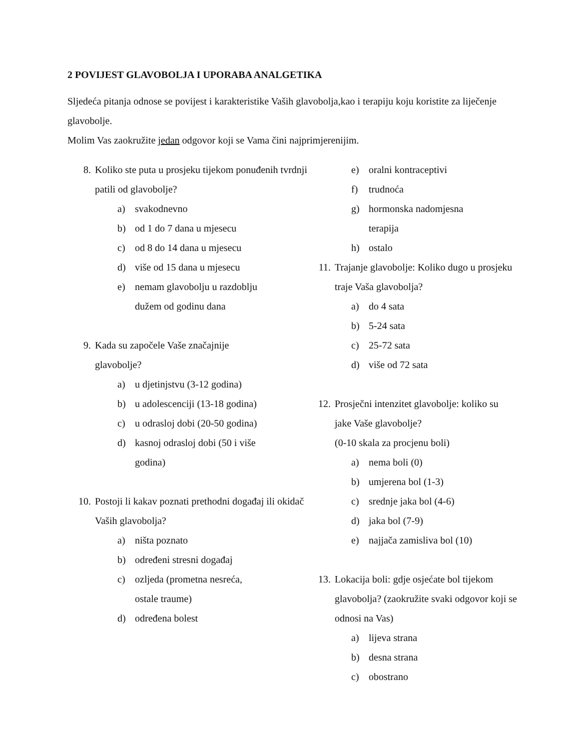2 POVIJEST GLAVOBOLJA I UPORABA ANALGETIKA
Sljedeća pitanja odnose se povijest i karakteristike Vaših glavobolja,kao i terapiju koju koristite za liječenje glavobolje.
Molim Vas zaokružite jedan odgovor koji se Vama čini najprimjerenijim.
8. Koliko ste puta u prosjeku tijekom ponuđenih tvrdnji patili od glavobolje?
a) svakodnevno
b) od 1 do 7 dana u mjesecu
c) od 8 do 14 dana u mjesecu
d) više od 15 dana u mjesecu
e) nemam glavobolju u razdoblju dužem od godinu dana
9. Kada su započele Vaše značajnije glavobolje?
a) u djetinjstvu (3-12 godina)
b) u adolescenciji (13-18 godina)
c) u odrasloj dobi (20-50 godina)
d) kasnoj odrasloj dobi (50 i više godina)
10. Postoji li kakav poznati prethodni događaj ili okidač Vaših glavobolja?
a) ništa poznato
b) određeni stresni događaj
c) ozljeda (prometna nesreća, ostale traume)
d) određena bolest
e) oralni kontraceptivi
f) trudnoća
g) hormonska nadomjesna terapija
h) ostalo
11. Trajanje glavobolje: Koliko dugo u prosjeku traje Vaša glavobolja?
a) do 4 sata
b) 5-24 sata
c) 25-72 sata
d) više od 72 sata
12. Prosječni intenzitet glavobolje: koliko su jake Vaše glavobolje?
(0-10 skala za procjenu boli)
a) nema boli (0)
b) umjerena bol (1-3)
c) srednje jaka bol (4-6)
d) jaka bol (7-9)
e) najjača zamisliva bol (10)
13. Lokacija boli: gdje osjećate bol tijekom glavobolja? (zaokružite svaki odgovor koji se odnosi na Vas)
a) lijeva strana
b) desna strana
c) obostrano